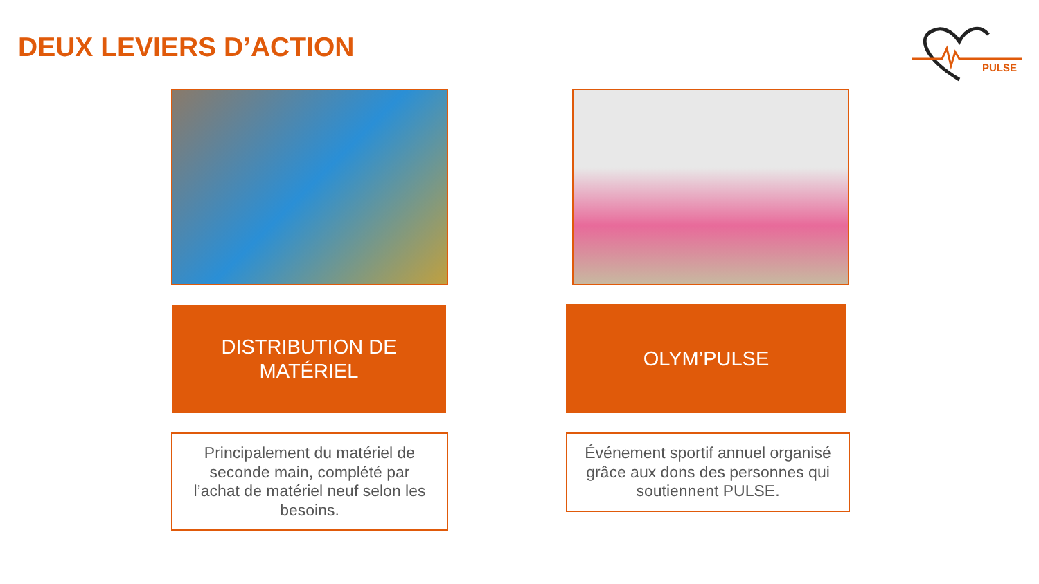DEUX LEVIERS D’ACTION
PULSE
DISTRIBUTION DE
MATÉRIEL
Principalement du matériel de seconde main, complété par l’achat de matériel neuf selon les besoins.
OLYM’PULSE
Événement sportif annuel organisé grâce aux dons des personnes qui soutiennent PULSE.